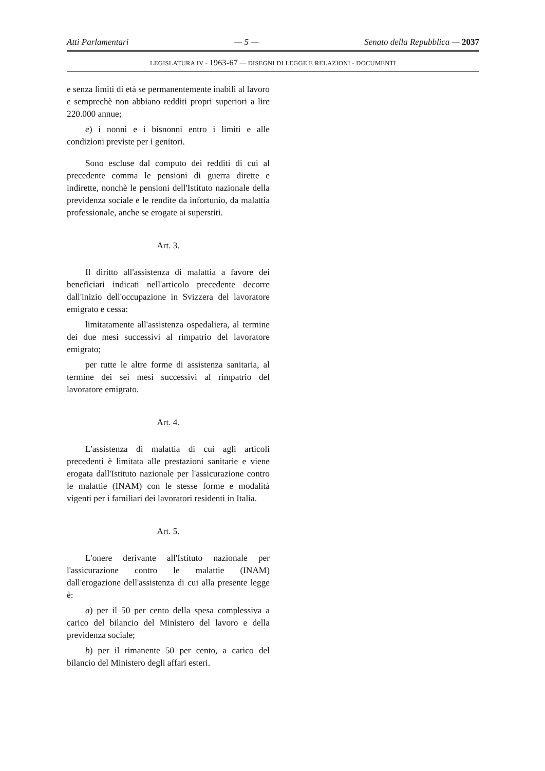Atti Parlamentari — 5 — Senato della Repubblica — 2037
LEGISLATURA IV - 1963-67 — DISEGNI DI LEGGE E RELAZIONI - DOCUMENTI
e senza limiti di età se permanentemente inabili al lavoro e semprechè non abbiano redditi propri superiori a lire 220.000 annue;
e) i nonni e i bisnonni entro i limiti e alle condizioni previste per i genitori.
Sono escluse dal computo dei redditi di cui al precedente comma le pensioni di guerra dirette e indirette, nonchè le pensioni dell'Istituto nazionale della previdenza sociale e le rendite da infortunio, da malattia professionale, anche se erogate ai superstiti.
Art. 3.
Il diritto all'assistenza di malattia a favore dei beneficiari indicati nell'articolo precedente decorre dall'inizio dell'occupazione in Svizzera del lavoratore emigrato e cessa:
limitatamente all'assistenza ospedaliera, al termine dei due mesi successivi al rimpatrio del lavoratore emigrato;
per tutte le altre forme di assistenza sanitaria, al termine dei sei mesi successivi al rimpatrio del lavoratore emigrato.
Art. 4.
L'assistenza di malattia di cui agli articoli precedenti è limitata alle prestazioni sanitarie e viene erogata dall'Istituto nazionale per l'assicurazione contro le malattie (INAM) con le stesse forme e modalità vigenti per i familiari dei lavoratori residenti in Italia.
Art. 5.
L'onere derivante all'Istituto nazionale per l'assicurazione contro le malattie (INAM) dall'erogazione dell'assistenza di cui alla presente legge è:
a) per il 50 per cento della spesa complessiva a carico del bilancio del Ministero del lavoro e della previdenza sociale;
b) per il rimanente 50 per cento, a carico del bilancio del Ministero degli affari esteri.